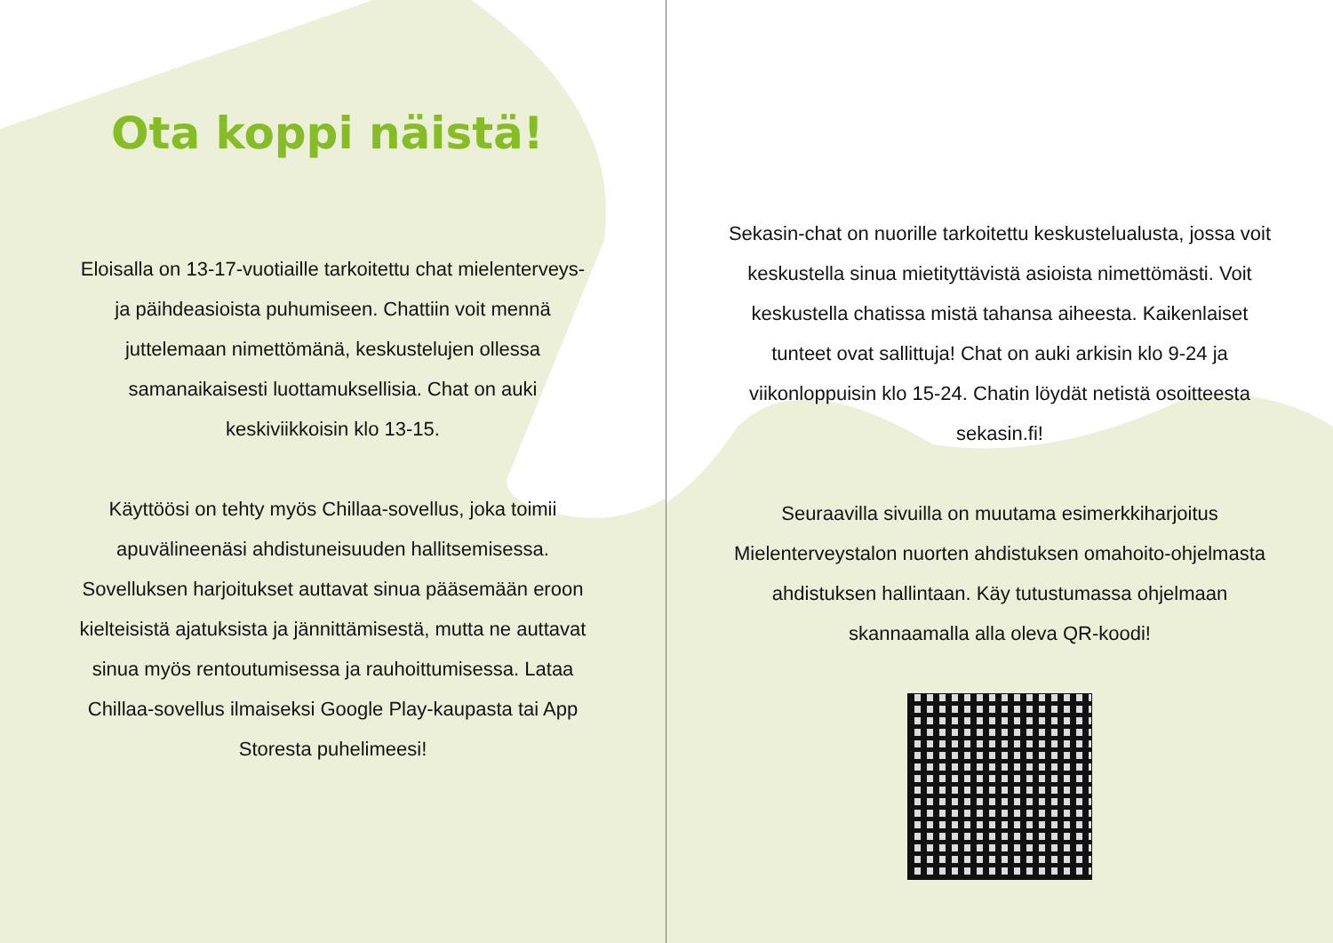Ota koppi näistä!
Eloisalla on 13-17-vuotiaille tarkoitettu chat mielenterveys- ja päihdeasioista puhumiseen. Chattiin voit mennä juttelemaan nimettömänä, keskustelujen ollessa samanaikaisesti luottamuksellisia. Chat on auki keskiviikkoisin klo 13-15.
Käyttöösi on tehty myös Chillaa-sovellus, joka toimii apuvälineenäsi ahdistuneisuuden hallitsemisessa. Sovelluksen harjoitukset auttavat sinua pääsemään eroon kielteisistä ajatuksista ja jännittämisestä, mutta ne auttavat sinua myös rentoutumisessa ja rauhoittumisessa. Lataa Chillaa-sovellus ilmaiseksi Google Play-kaupasta tai App Storesta puhelimeesi!
Sekasin-chat on nuorille tarkoitettu keskustelualusta, jossa voit keskustella sinua mietityttävistä asioista nimettömästi. Voit keskustella chatissa mistä tahansa aiheesta. Kaikenlaiset tunteet ovat sallittuja! Chat on auki arkisin klo 9-24 ja viikonloppuisin klo 15-24. Chatin löydät netistä osoitteesta sekasin.fi!
Seuraavilla sivuilla on muutama esimerkkiharjoitus Mielenterveystalon nuorten ahdistuksen omahoito-ohjelmasta ahdistuksen hallintaan. Käy tutustumassa ohjelmaan skannaamalla alla oleva QR-koodi!